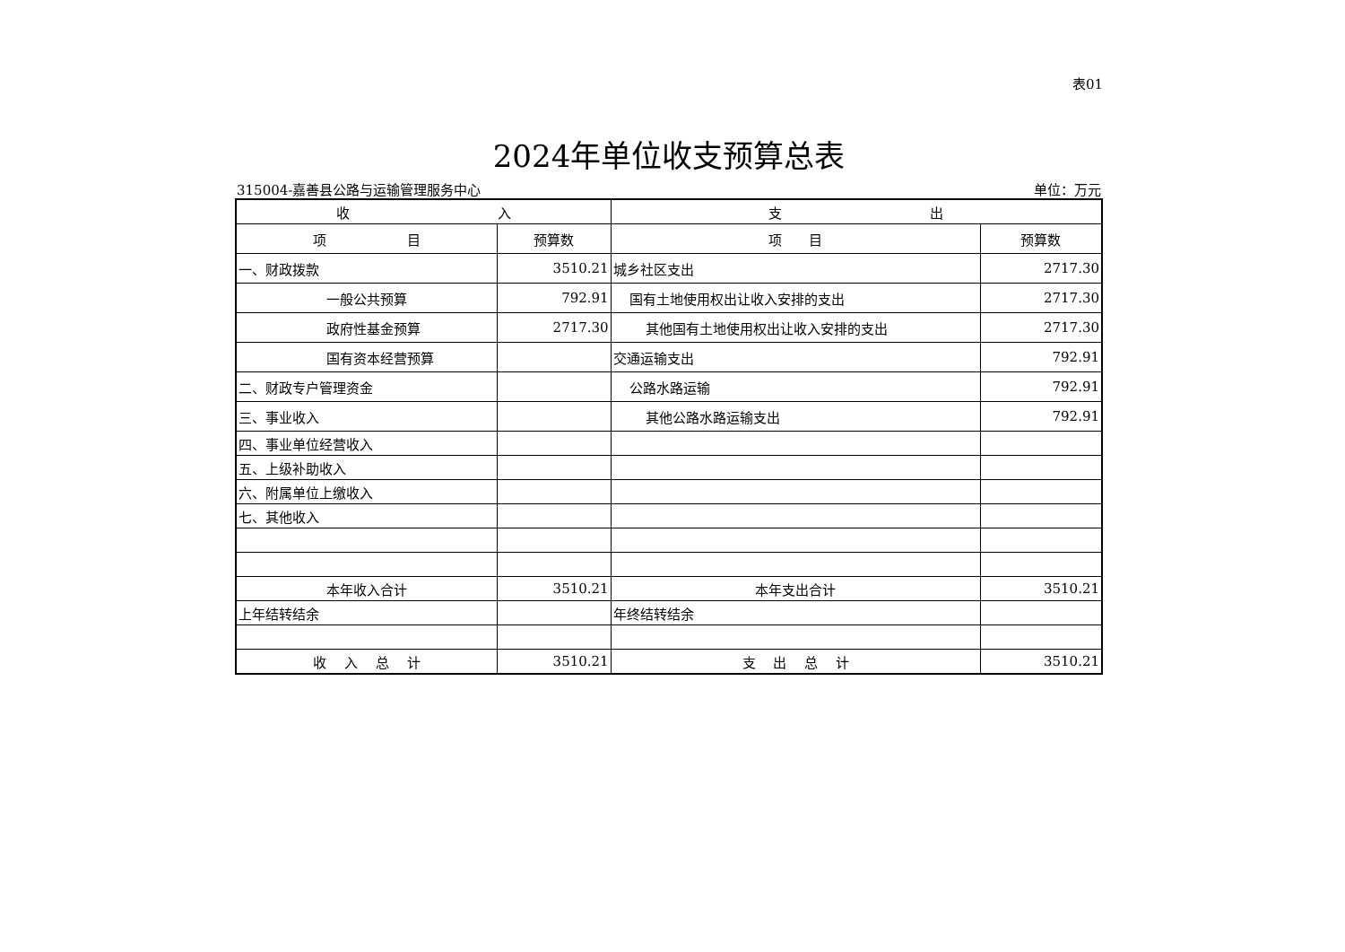表01
2024年单位收支预算总表
315004-嘉善县公路与运输管理服务中心 单位：万元
| 收 入 | | 支 出 | |
| --- | --- | --- | --- |
| 项 目 | 预算数 | 项 目 | 预算数 |
| 一、财政拨款 | 3510.21 | 城乡社区支出 | 2717.30 |
| 一般公共预算 | 792.91 | 国有土地使用权出让收入安排的支出 | 2717.30 |
| 政府性基金预算 | 2717.30 | 其他国有土地使用权出让收入安排的支出 | 2717.30 |
| 国有资本经营预算 | | 交通运输支出 | 792.91 |
| 二、财政专户管理资金 | | 公路水路运输 | 792.91 |
| 三、事业收入 | | 其他公路水路运输支出 | 792.91 |
| 四、事业单位经营收入 | | | |
| 五、上级补助收入 | | | |
| 六、附属单位上缴收入 | | | |
| 七、其他收入 | | | |
| 本年收入合计 | 3510.21 | 本年支出合计 | 3510.21 |
| 上年结转结余 | | 年终结转结余 | |
| 收 入 总 计 | 3510.21 | 支 出 总 计 | 3510.21 |